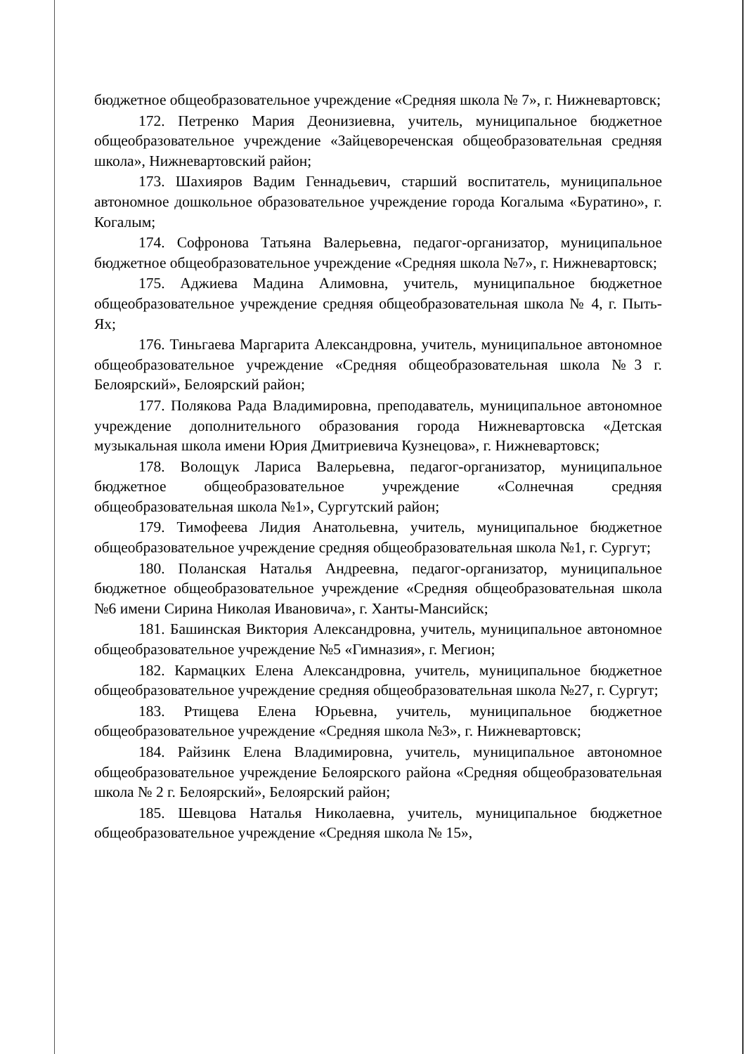бюджетное общеобразовательное учреждение «Средняя школа № 7», г. Нижневартовск;
172. Петренко Мария Деонизиевна, учитель, муниципальное бюджетное общеобразовательное учреждение «Зайцевореченская общеобразовательная средняя школа», Нижневартовский район;
173. Шахияров Вадим Геннадьевич, старший воспитатель, муниципальное автономное дошкольное образовательное учреждение города Когалыма «Буратино», г. Когалым;
174. Софронова Татьяна Валерьевна, педагог-организатор, муниципальное бюджетное общеобразовательное учреждение «Средняя школа №7», г. Нижневартовск;
175. Аджиева Мадина Алимовна, учитель, муниципальное бюджетное общеобразовательное учреждение средняя общеобразовательная школа № 4, г. Пыть-Ях;
176. Тиньгаева Маргарита Александровна, учитель, муниципальное автономное общеобразовательное учреждение «Средняя общеобразовательная школа №3 г. Белоярский», Белоярский район;
177. Полякова Рада Владимировна, преподаватель, муниципальное автономное учреждение дополнительного образования города Нижневартовска «Детская музыкальная школа имени Юрия Дмитриевича Кузнецова», г. Нижневартовск;
178. Волощук Лариса Валерьевна, педагог-организатор, муниципальное бюджетное общеобразовательное учреждение «Солнечная средняя общеобразовательная школа №1», Сургутский район;
179. Тимофеева Лидия Анатольевна, учитель, муниципальное бюджетное общеобразовательное учреждение средняя общеобразовательная школа №1, г. Сургут;
180. Поланская Наталья Андреевна, педагог-организатор, муниципальное бюджетное общеобразовательное учреждение «Средняя общеобразовательная школа №6 имени Сирина Николая Ивановича», г. Ханты-Мансийск;
181. Башинская Виктория Александровна, учитель, муниципальное автономное общеобразовательное учреждение №5 «Гимназия», г. Мегион;
182. Кармацких Елена Александровна, учитель, муниципальное бюджетное общеобразовательное учреждение средняя общеобразовательная школа №27, г. Сургут;
183. Ртищева Елена Юрьевна, учитель, муниципальное бюджетное общеобразовательное учреждение «Средняя школа №3», г. Нижневартовск;
184. Райзинк Елена Владимировна, учитель, муниципальное автономное общеобразовательное учреждение Белоярского района «Средняя общеобразовательная школа № 2 г. Белоярский», Белоярский район;
185. Шевцова Наталья Николаевна, учитель, муниципальное бюджетное общеобразовательное учреждение «Средняя школа № 15»,